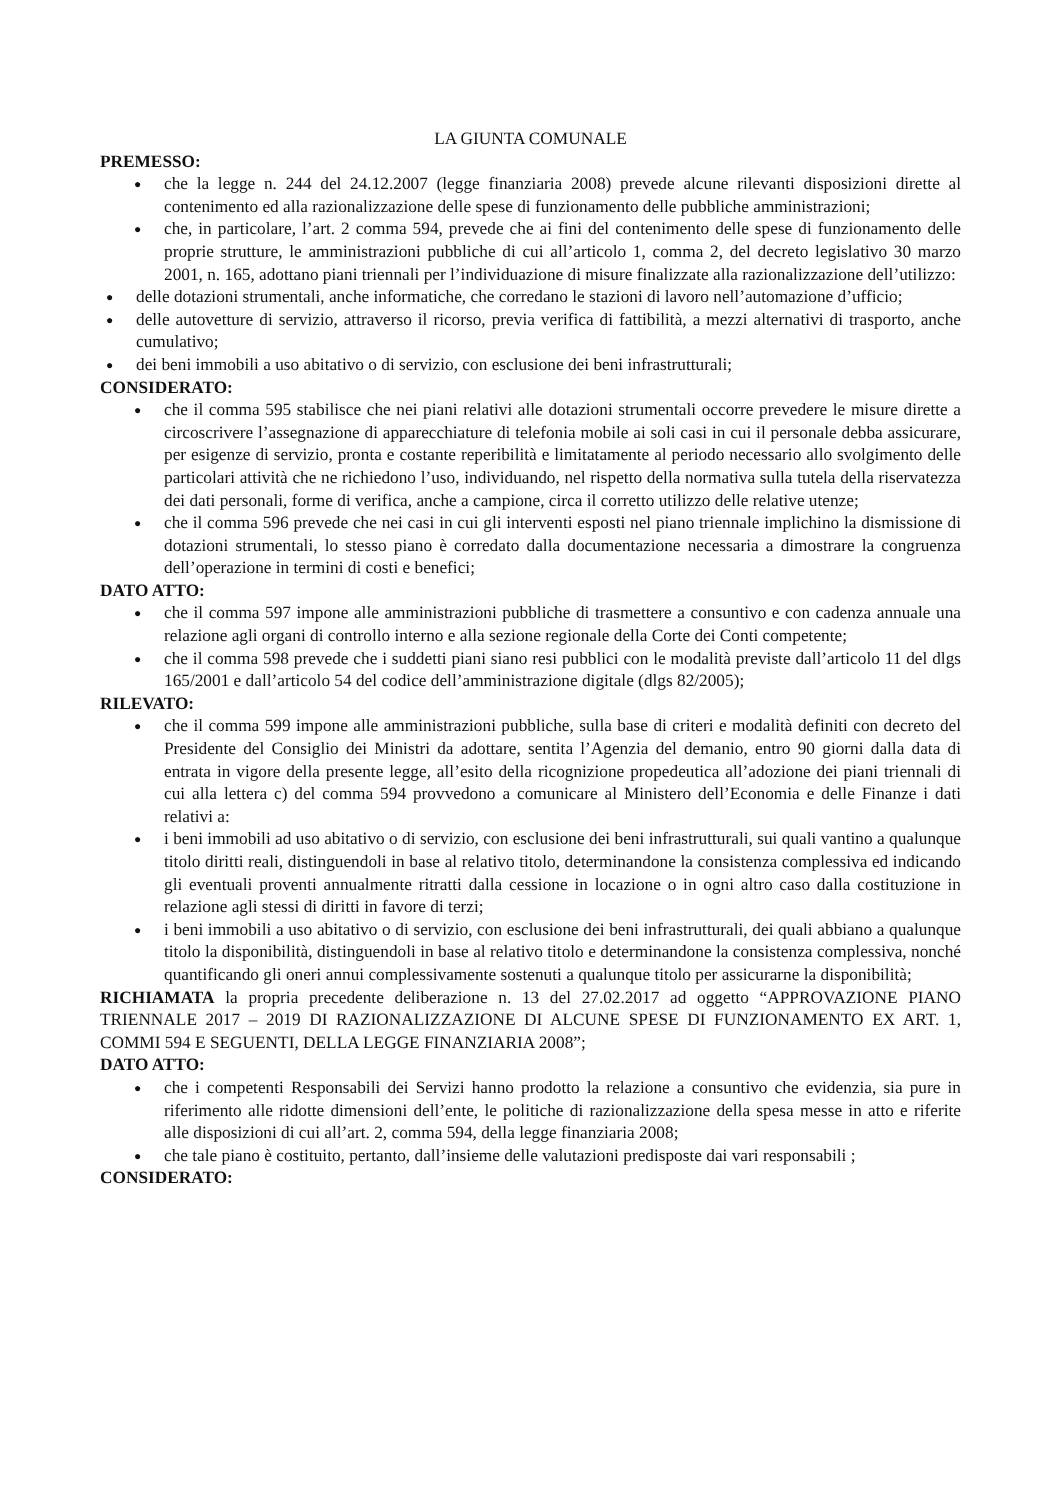LA GIUNTA COMUNALE
PREMESSO:
● che la legge n. 244 del 24.12.2007 (legge finanziaria 2008) prevede alcune rilevanti disposizioni dirette al contenimento ed alla razionalizzazione delle spese di funzionamento delle pubbliche amministrazioni;
● che, in particolare, l’art. 2 comma 594, prevede che ai fini del contenimento delle spese di funzionamento delle proprie strutture, le amministrazioni pubbliche di cui all’articolo 1, comma 2, del decreto legislativo 30 marzo 2001, n. 165, adottano piani triennali per l’individuazione di misure finalizzate alla razionalizzazione dell’utilizzo:
● delle dotazioni strumentali, anche informatiche, che corredano le stazioni di lavoro nell’automazione d’ufficio;
● delle autovetture di servizio, attraverso il ricorso, previa verifica di fattibilità, a mezzi alternativi di trasporto, anche cumulativo;
● dei beni immobili a uso abitativo o di servizio, con esclusione dei beni infrastrutturali;
CONSIDERATO:
● che il comma 595 stabilisce che nei piani relativi alle dotazioni strumentali occorre prevedere le misure dirette a circoscrivere l’assegnazione di apparecchiature di telefonia mobile ai soli casi in cui il personale debba assicurare, per esigenze di servizio, pronta e costante reperibilità e limitatamente al periodo necessario allo svolgimento delle particolari attività che ne richiedono l’uso, individuando, nel rispetto della normativa sulla tutela della riservatezza dei dati personali, forme di verifica, anche a campione, circa il corretto utilizzo delle relative utenze;
● che il comma 596 prevede che nei casi in cui gli interventi esposti nel piano triennale implichino la dismissione di dotazioni strumentali, lo stesso piano è corredato dalla documentazione necessaria a dimostrare la congruenza dell’operazione in termini di costi e benefici;
DATO ATTO:
● che il comma 597 impone alle amministrazioni pubbliche di trasmettere a consuntivo e con cadenza annuale una relazione agli organi di controllo interno e alla sezione regionale della Corte dei Conti competente;
● che il comma 598 prevede che i suddetti piani siano resi pubblici con le modalità previste dall’articolo 11 del dlgs 165/2001 e dall’articolo 54 del codice dell’amministrazione digitale (dlgs 82/2005);
RILEVATO:
● che il comma 599 impone alle amministrazioni pubbliche, sulla base di criteri e modalità definiti con decreto del Presidente del Consiglio dei Ministri da adottare, sentita l’Agenzia del demanio, entro 90 giorni dalla data di entrata in vigore della presente legge, all’esito della ricognizione propedeutica all’adozione dei piani triennali di cui alla lettera c) del comma 594 provvedono a comunicare al Ministero dell’Economia e delle Finanze i dati relativi a:
● i beni immobili ad uso abitativo o di servizio, con esclusione dei beni infrastrutturali, sui quali vantino a qualunque titolo diritti reali, distinguendoli in base al relativo titolo, determinandone la consistenza complessiva ed indicando gli eventuali proventi annualmente ritratti dalla cessione in locazione o in ogni altro caso dalla costituzione in relazione agli stessi di diritti in favore di terzi;
● i beni immobili a uso abitativo o di servizio, con esclusione dei beni infrastrutturali, dei quali abbiano a qualunque titolo la disponibilità, distinguendoli in base al relativo titolo e determinandone la consistenza complessiva, nonché quantificando gli oneri annui complessivamente sostenuti a qualunque titolo per assicurarne la disponibilità;
RICHIAMATA la propria precedente deliberazione n. 13 del 27.02.2017 ad oggetto “APPROVAZIONE PIANO TRIENNALE 2017 – 2019 DI RAZIONALIZZAZIONE DI ALCUNE SPESE DI FUNZIONAMENTO EX ART. 1, COMMI 594 E SEGUENTI, DELLA LEGGE FINANZIARIA 2008”;
DATO ATTO:
● che i competenti Responsabili dei Servizi hanno prodotto la relazione a consuntivo che evidenzia, sia pure in riferimento alle ridotte dimensioni dell’ente, le politiche di razionalizzazione della spesa messe in atto e riferite alle disposizioni di cui all’art. 2, comma 594, della legge finanziaria 2008;
● che tale piano è costituito, pertanto, dall’insieme delle valutazioni predisposte dai vari responsabili ;
CONSIDERATO: